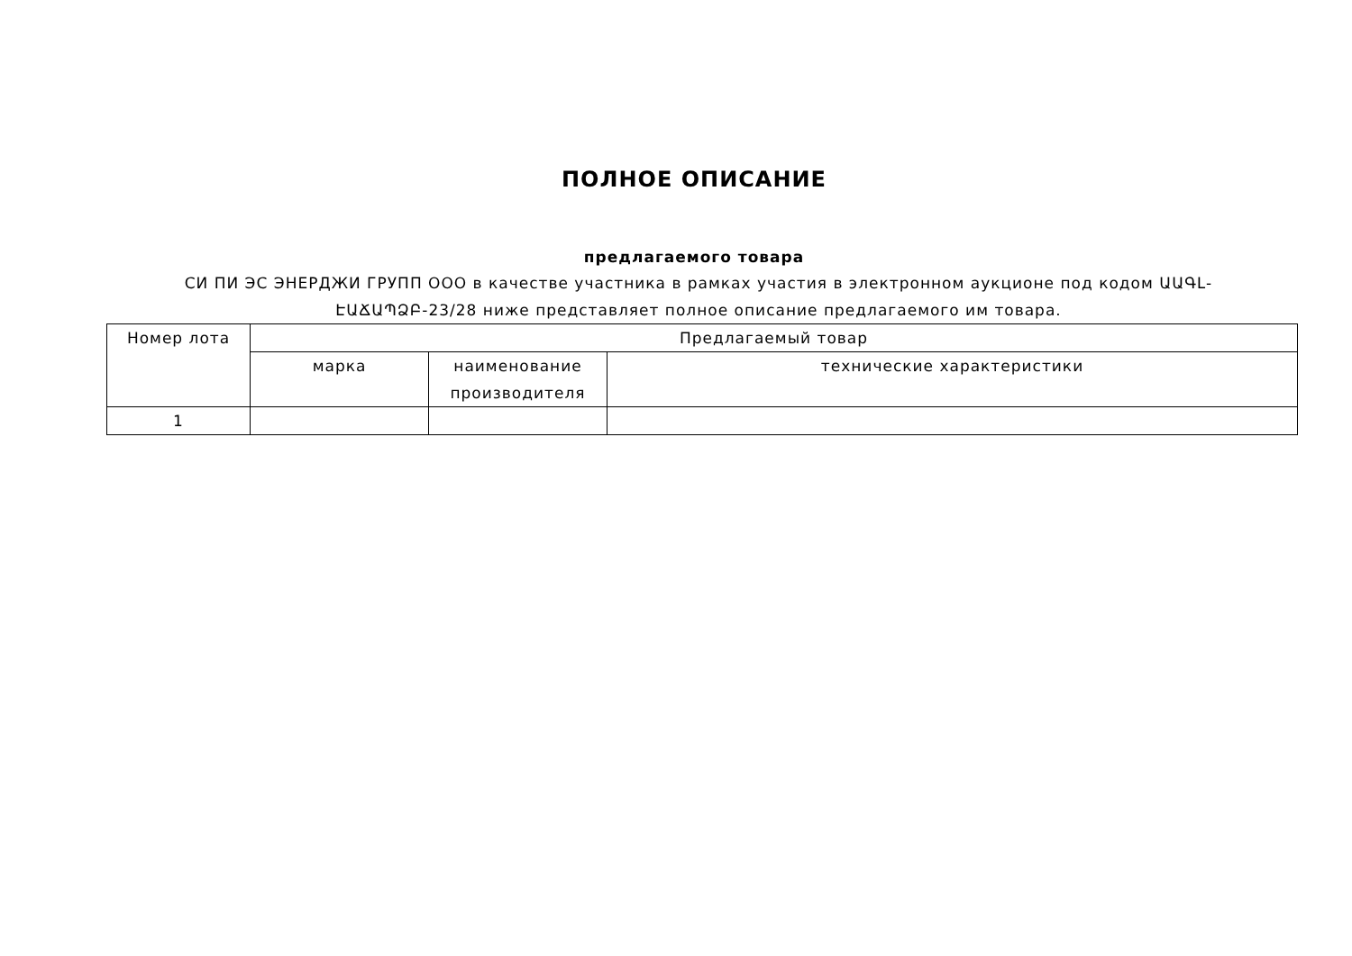ПОЛНОЕ ОПИСАНИЕ
предлагаемого товара
СИ ПИ ЭС ЭНЕРДЖИ ГРУПП ООО в качестве участника в рамках участия в электронном аукционе под кодом ԱԱԳԼ-ԷԱՃԱՊՁԲ-23/28 ниже представляет полное описание предлагаемого им товара.
| Номер лота | Предлагаемый товар | | |
| --- | --- | --- | --- |
| | марка | наименование производителя | технические характеристики |
| 1 | | | |